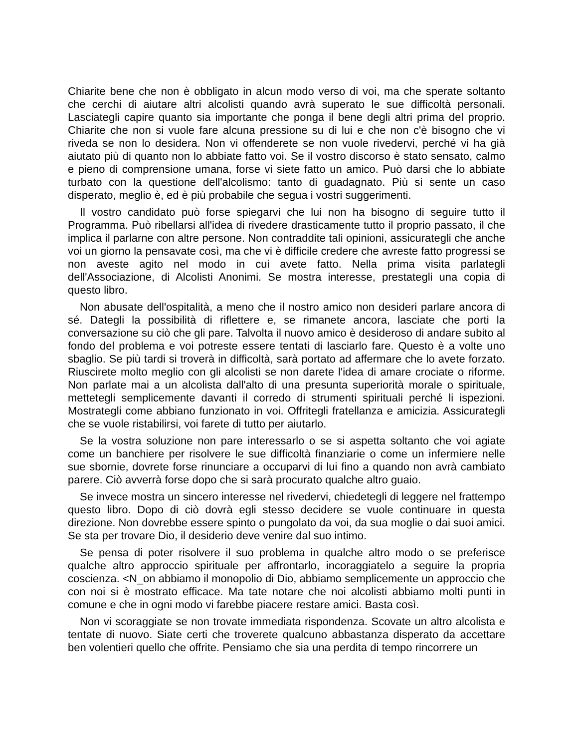Chiarite bene che non è obbligato in alcun modo verso di voi, ma che sperate soltanto che cerchi di aiutare altri alcolisti quando avrà superato le sue difficoltà personali. Lasciategli capire quanto sia importante che ponga il bene degli altri prima del proprio. Chiarite che non si vuole fare alcuna pressione su di lui e che non c'è bisogno che vi riveda se non lo desidera. Non vi offenderete se non vuole rivedervi, perché vi ha già aiutato più di quanto non lo abbiate fatto voi. Se il vostro discorso è stato sensato, calmo e pieno di comprensione umana, forse vi siete fatto un amico. Può darsi che lo abbiate turbato con la questione dell'alcolismo: tanto di guadagnato. Più si sente un caso disperato, meglio è, ed è più probabile che segua i vostri suggerimenti.
Il vostro candidato può forse spiegarvi che lui non ha bisogno di seguire tutto il Programma. Può ribellarsi all'idea di rivedere drasticamente tutto il proprio passato, il che implica il parlarne con altre persone. Non contraddite tali opinioni, assicurategli che anche voi un giorno la pensavate così, ma che vi è difficile credere che avreste fatto progressi se non aveste agito nel modo in cui avete fatto. Nella prima visita parlategli dell'Associazione, di Alcolisti Anonimi. Se mostra interesse, prestategli una copia di questo libro.
Non abusate dell'ospitalità, a meno che il nostro amico non desideri parlare ancora di sé. Dategli la possibilità di riflettere e, se rimanete ancora, lasciate che porti la conversazione su ciò che gli pare. Talvolta il nuovo amico è desideroso di andare subito al fondo del problema e voi potreste essere tentati di lasciarlo fare. Questo è a volte uno sbaglio. Se più tardi si troverà in difficoltà, sarà portato ad affermare che lo avete forzato. Riuscirete molto meglio con gli alcolisti se non darete l'idea di amare crociate o riforme. Non parlate mai a un alcolista dall'alto di una presunta superiorità morale o spirituale, mettetegli semplicemente davanti il corredo di strumenti spirituali perché li ispezioni. Mostrategli come abbiano funzionato in voi. Offritegli fratellanza e amicizia. Assicurategli che se vuole ristabilirsi, voi farete di tutto per aiutarlo.
Se la vostra soluzione non pare interessarlo o se si aspetta soltanto che voi agiate come un banchiere per risolvere le sue difficoltà finanziarie o come un infermiere nelle sue sbornie, dovrete forse rinunciare a occuparvi di lui fino a quando non avrà cambiato parere. Ciò avverrà forse dopo che si sarà procurato qualche altro guaio.
Se invece mostra un sincero interesse nel rivedervi, chiedetegli di leggere nel frattempo questo libro. Dopo di ciò dovrà egli stesso decidere se vuole continuare in questa direzione. Non dovrebbe essere spinto o pungolato da voi, da sua moglie o dai suoi amici. Se sta per trovare Dio, il desiderio deve venire dal suo intimo.
Se pensa di poter risolvere il suo problema in qualche altro modo o se preferisce qualche altro approccio spirituale per affrontarlo, incoraggiatelo a seguire la propria coscienza. <N_on abbiamo il monopolio di Dio, abbiamo semplicemente un approccio che con noi si è mostrato efficace. Ma tate notare che noi alcolisti abbiamo molti punti in comune e che in ogni modo vi farebbe piacere restare amici. Basta così.
Non vi scoraggiate se non trovate immediata rispondenza. Scovate un altro alcolista e tentate di nuovo. Siate certi che troverete qualcuno abbastanza disperato da accettare ben volentieri quello che offrite. Pensiamo che sia una perdita di tempo rincorrere un